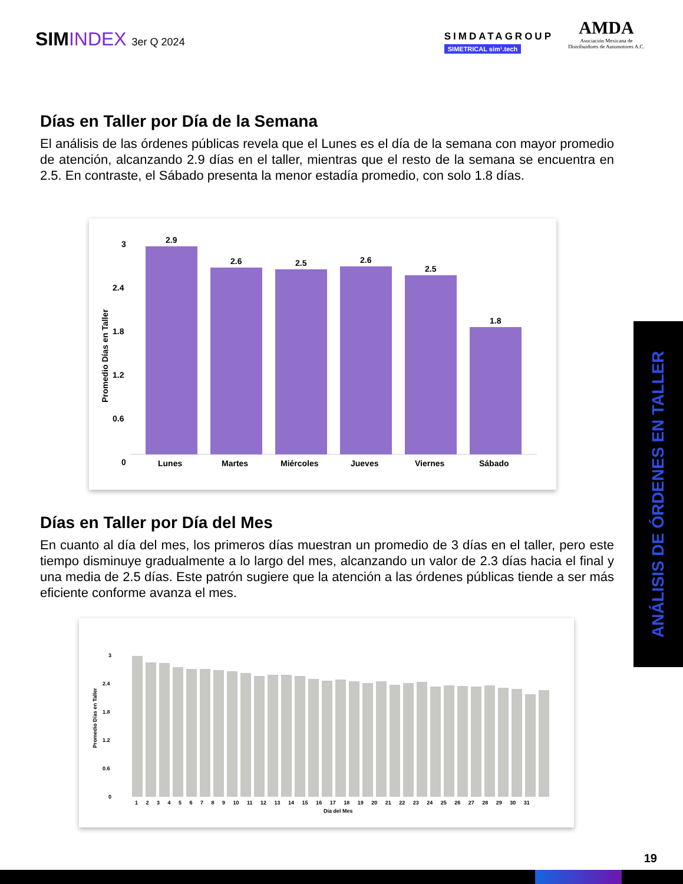SIMINDEX 3er Q 2024
SIMDATAGROUP
SIMETRICAL sim¹.tech
AMDA
Asociación Mexicana de Distribuidores de Automotores A.C.
Días en Taller por Día de la Semana
El análisis de las órdenes públicas revela que el Lunes es el día de la semana con mayor promedio de atención, alcanzando 2.9 días en el taller, mientras que el resto de la semana se encuentra en 2.5. En contraste, el Sábado presenta la menor estadía promedio, con solo 1.8 días.
Promedio Días en Taller
3
2.4
1.8
1.2
0.6
0
2.9
2.6
2.5
2.6
2.5
1.8
Lunes
Martes
Miércoles
Jueves
Viernes
Sábado
Días en Taller por Día del Mes
En cuanto al día del mes, los primeros días muestran un promedio de 3 días en el taller, pero este tiempo disminuye gradualmente a lo largo del mes, alcanzando un valor de 2.3 días hacia el final y una media de 2.5 días. Este patrón sugiere que la atención a las órdenes públicas tiende a ser más eficiente conforme avanza el mes.
Promedio Días en Taller
3
2.4
1.8
1.2
0.6
0
1 2 3 4 5 6 7 8 9 10 11 12 13 14 15 16 17 18 19 20 21 22 23 24 25 26 27 28 29 30 31
Día del Mes
ANÁLISIS DE ÓRDENES EN TALLER
19